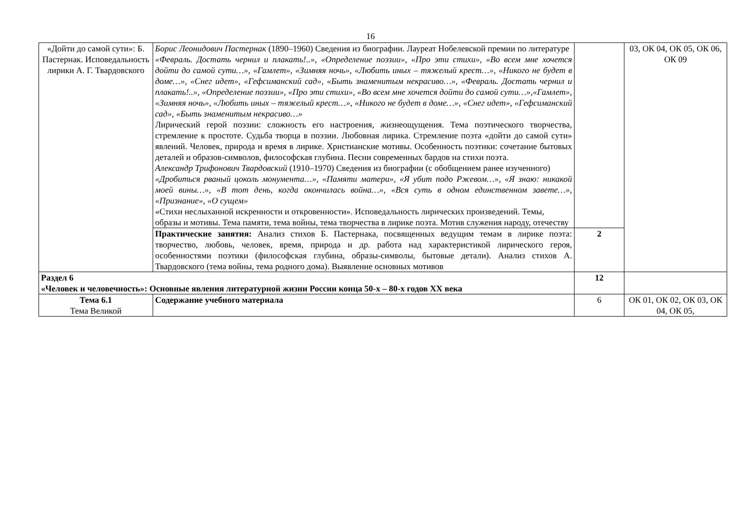16
| «Дойти до самой сути»: Б. Пастернак. Исповедальность лирики А. Г. Твардовского | Борис Леонидович Пастернак (1890–1960) Сведения из биографии. Лауреат Нобелевской премии по литературе «Февраль. Достать чернил и плакать!..», «Определение поэзии», «Про эти стихи», «Во всем мне хочется дойти до самой сути…», «Гамлет», «Зимняя ночь», «Любить иных – тяжелый крест…», «Никого не будет в доме…», «Снег идет», «Гефсиманский сад», «Быть знаменитым некрасиво…», «Февраль. Достать чернил и плакать!..», «Определение поэзии», «Про эти стихи», «Во всем мне хочется дойти до самой сути…»,«Гамлет», «Зимняя ночь», «Любить иных – тяжелый крест…», «Никого не будет в доме…», «Снег идет», «Гефсиманский сад», «Быть знаменитым некрасиво…» Лирический герой поэзии: сложность его настроения, жизнеощущения. Тема поэтического творчества, стремление к простоте. Судьба творца в поэзии. Любовная лирика. Стремление поэта «дойти до самой сути» явлений. Человек, природа и время в лирике. Христианские мотивы. Особенность поэтики: сочетание бытовых деталей и образов-символов, философская глубина. Песни современных бардов на стихи поэта. Александр Трифонович Твардовский (1910–1970) Сведения из биографии (с обобщением ранее изученного) «Дробиться рваный цоколь монумента…», «Памяти матери», «Я убит подо Ржевом…», «Я знаю: никакой моей вины…», «В тот день, когда окончилась война…», «Вся суть в одном единственном завете…», «Признание», «О сущем» «Стихи неслыханной искренности и откровенности». Исповедальность лирических произведений. Темы, образы и мотивы. Тема памяти, тема войны, тема творчества в лирике поэта. Мотив служения народу, отечеству | | 03, ОК 04, ОК 05, ОК 06, ОК 09 |
| | Практические занятия: Анализ стихов Б. Пастернака, посвященных ведущим темам в лирике поэта: творчество, любовь, человек, время, природа и др. работа над характеристикой лирического героя, особенностями поэтики (философская глубина, образы-символы, бытовые детали). Анализ стихов А. Твардовского (тема войны, тема родного дома). Выявление основных мотивов | 2 | |
| Раздел 6 «Человек и человечность»: Основные явления литературной жизни России конца 50-х – 80-х годов XX века | | 12 | |
| Тема 6.1 Тема Великой | Содержание учебного материала | 6 | ОК 01, ОК 02, ОК 03, ОК 04, ОК 05, |